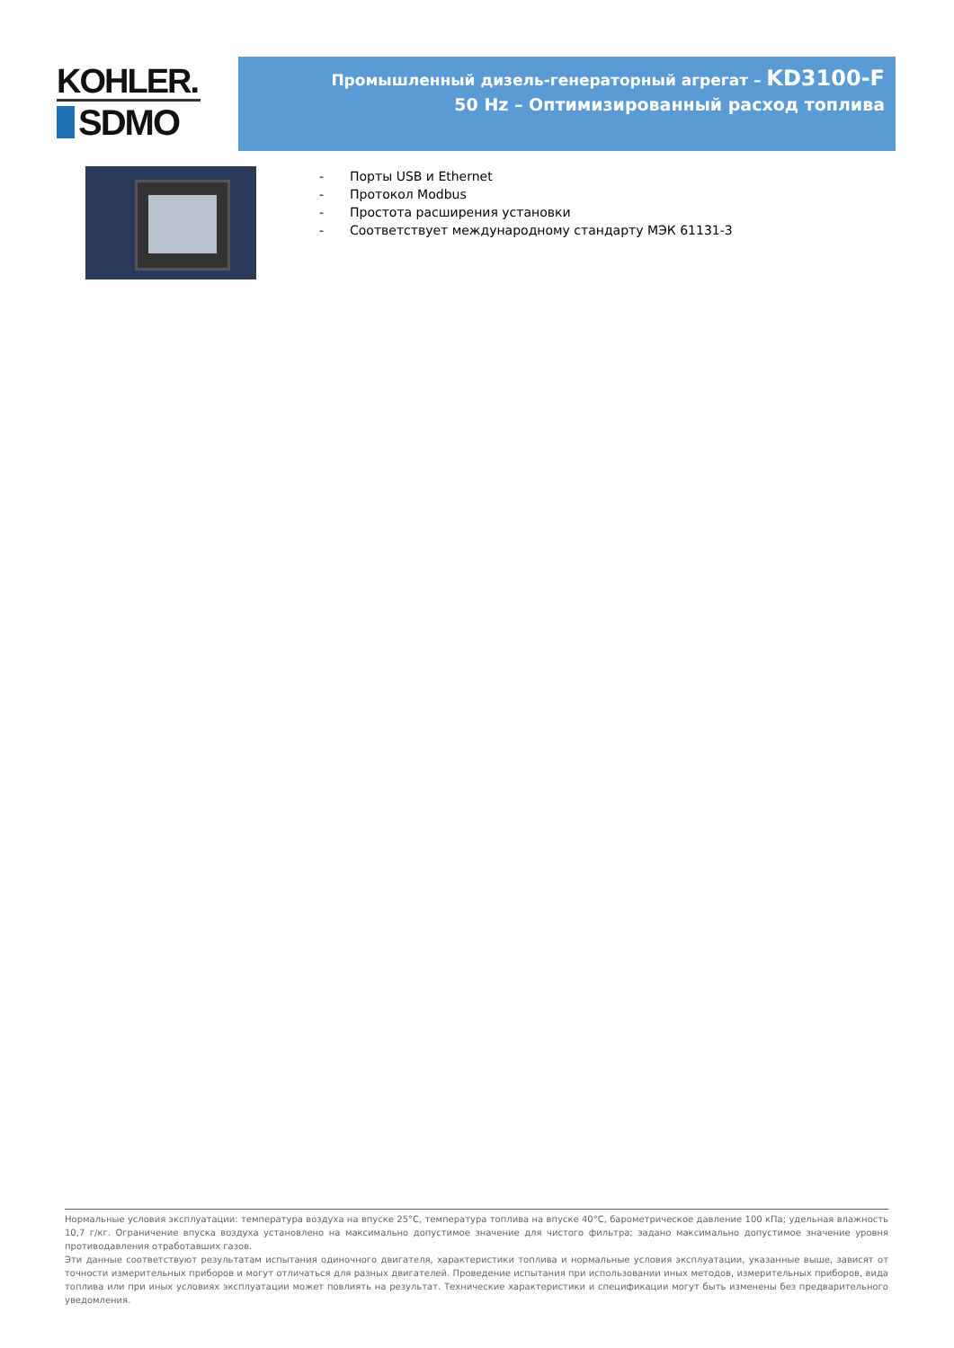KOHLER.
SDMO
Промышленный дизель-генераторный агрегат – KD3100-F
50 Hz – Оптимизированный расход топлива
- Порты USB и Ethernet
- Протокол Modbus
- Простота расширения установки
- Соответствует международному стандарту МЭК 61131-3
Нормальные условия эксплуатации: температура воздуха на впуске 25°C, температура топлива на впуске 40°C, барометрическое давление 100 кПа; удельная влажность 10,7 г/кг. Ограничение впуска воздуха установлено на максимально допустимое значение для чистого фильтра; задано максимально допустимое значение уровня противодавления отработавших газов.
Эти данные соответствуют результатам испытания одиночного двигателя, характеристики топлива и нормальные условия эксплуатации, указанные выше, зависят от точности измерительных приборов и могут отличаться для разных двигателей. Проведение испытания при использовании иных методов, измерительных приборов, вида топлива или при иных условиях эксплуатации может повлиять на результат. Технические характеристики и спецификации могут быть изменены без предварительного уведомления.